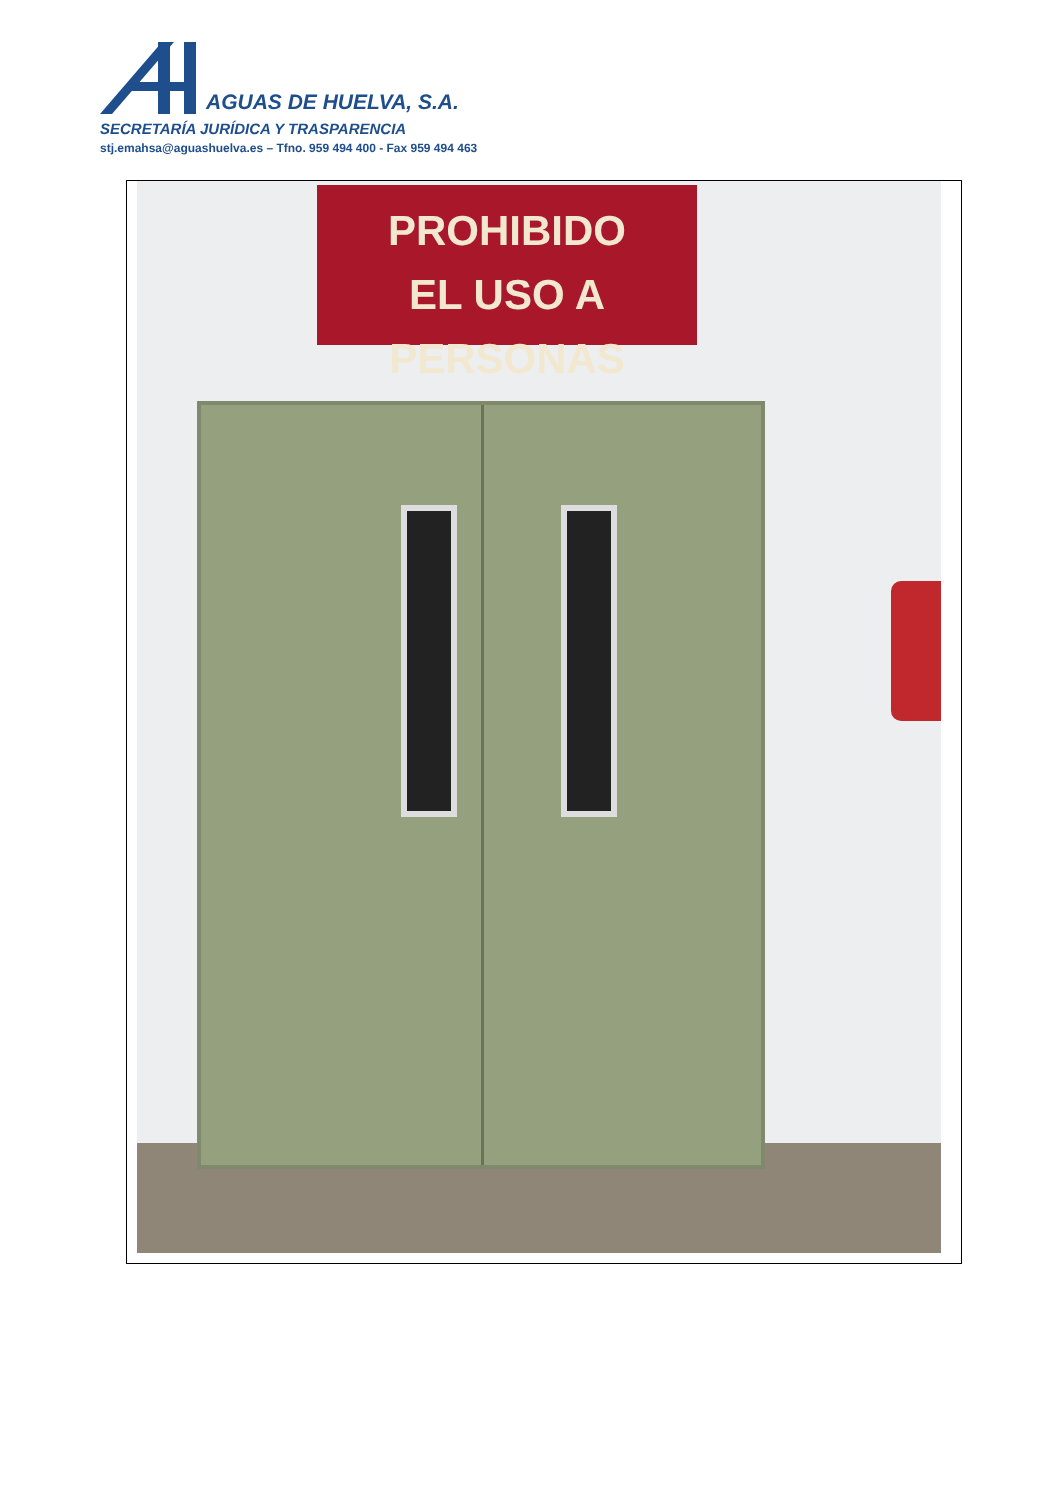AGUAS DE HUELVA, S.A.
SECRETARÍA JURÍDICA Y TRASPARENCIA
stj.emahsa@aguashuelva.es – Tfno. 959 494 400 - Fax 959 494 463
PROHIBIDO
EL USO A PERSONAS